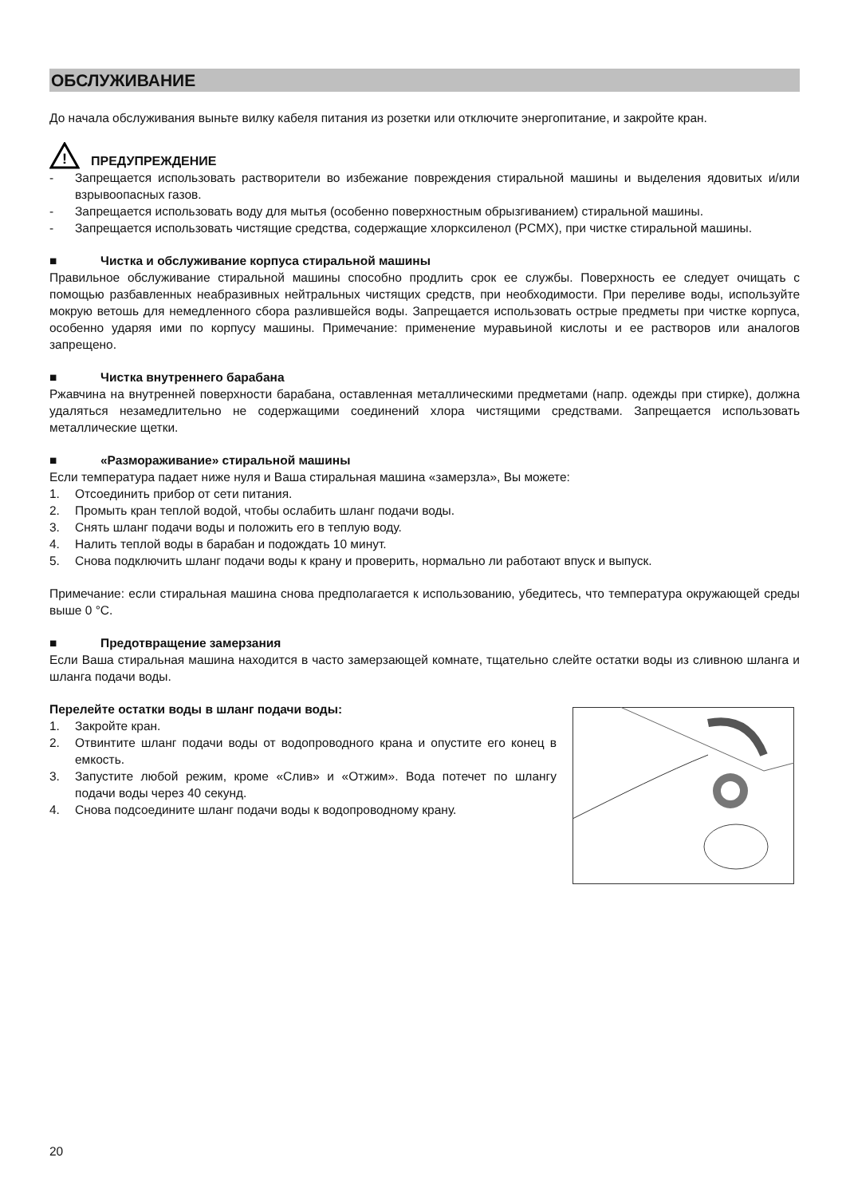ОБСЛУЖИВАНИЕ
До начала обслуживания выньте вилку кабеля питания из розетки или отключите энергопитание, и закройте кран.
!
ПРЕДУПРЕЖДЕНИЕ
- Запрещается использовать растворители во избежание повреждения стиральной машины и выделения ядовитых и/или взрывоопасных газов.
- Запрещается использовать воду для мытья (особенно поверхностным обрызгиванием) стиральной машины.
- Запрещается использовать чистящие средства, содержащие хлорксиленол (PCMX), при чистке стиральной машины.
■ Чистка и обслуживание корпуса стиральной машины
Правильное обслуживание стиральной машины способно продлить срок ее службы. Поверхность ее следует очищать с помощью разбавленных неабразивных нейтральных чистящих средств, при необходимости. При переливе воды, используйте мокрую ветошь для немедленного сбора разлившейся воды. Запрещается использовать острые предметы при чистке корпуса, особенно ударяя ими по корпусу машины. Примечание: применение муравьиной кислоты и ее растворов или аналогов запрещено.
■ Чистка внутреннего барабана
Ржавчина на внутренней поверхности барабана, оставленная металлическими предметами (напр. одежды при стирке), должна удаляться незамедлительно не содержащими соединений хлора чистящими средствами. Запрещается использовать металлические щетки.
■ «Размораживание» стиральной машины
Если температура падает ниже нуля и Ваша стиральная машина «замерзла», Вы можете:
1. Отсоединить прибор от сети питания.
2. Промыть кран теплой водой, чтобы ослабить шланг подачи воды.
3. Снять шланг подачи воды и положить его в теплую воду.
4. Налить теплой воды в барабан и подождать 10 минут.
5. Снова подключить шланг подачи воды к крану и проверить, нормально ли работают впуск и выпуск.
Примечание: если стиральная машина снова предполагается к использованию, убедитесь, что температура окружающей среды выше 0 °C.
■ Предотвращение замерзания
Если Ваша стиральная машина находится в часто замерзающей комнате, тщательно слейте остатки воды из сливною шланга и шланга подачи воды.
Перелейте остатки воды в шланг подачи воды:
1. Закройте кран.
2. Отвинтите шланг подачи воды от водопроводного крана и опустите его конец в емкость.
3. Запустите любой режим, кроме «Слив» и «Отжим». Вода потечет по шлангу подачи воды через 40 секунд.
4. Снова подсоедините шланг подачи воды к водопроводному крану.
20